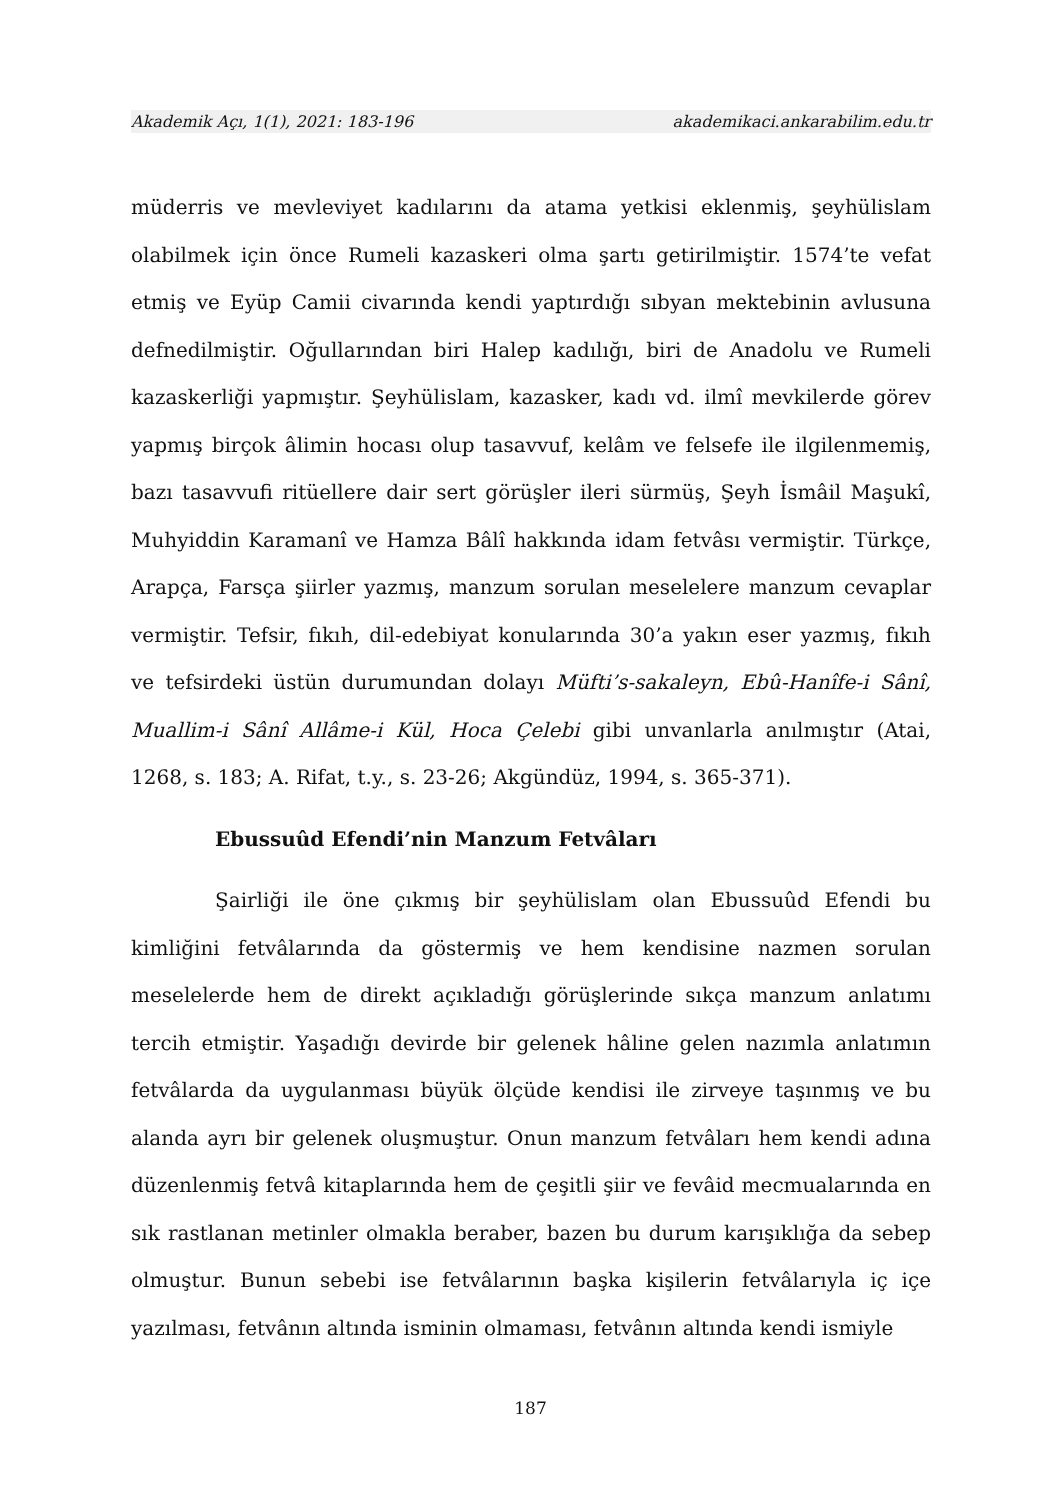Akademik Açı, 1(1), 2021: 183-196 akademikaci.ankarabilim.edu.tr
müderris ve mevleviyet kadılarını da atama yetkisi eklenmiş, şeyhülislam olabilmek için önce Rumeli kazaskeri olma şartı getirilmiştir. 1574’te vefat etmiş ve Eyüp Camii civarında kendi yaptırdığı sıbyan mektebinin avlusuna defnedilmiştir. Oğullarından biri Halep kadılığı, biri de Anadolu ve Rumeli kazaskerliği yapmıştır. Şeyhülislam, kazasker, kadı vd. ilmî mevkilerde görev yapmış birçok âlimin hocası olup tasavvuf, kelâm ve felsefe ile ilgilenmemiş, bazı tasavvufi ritüellere dair sert görüşler ileri sürmüş, Şeyh İsmâil Maşukî, Muhyiddin Karamanî ve Hamza Bâlî hakkında idam fetvâsı vermiştir. Türkçe, Arapça, Farsça şiirler yazmış, manzum sorulan meselelere manzum cevaplar vermiştir. Tefsir, fıkıh, dil-edebiyat konularında 30’a yakın eser yazmış, fıkıh ve tefsirdeki üstün durumundan dolayı Müfti’s-sakaleyn, Ebû-Hanîfe-i Sânî, Muallim-i Sânî Allâme-i Kül, Hoca Çelebi gibi unvanlarla anılmıştır (Atai, 1268, s. 183; A. Rifat, t.y., s. 23-26; Akgündüz, 1994, s. 365-371).
Ebussuûd Efendi’nin Manzum Fetvâları
Şairliği ile öne çıkmış bir şeyhülislam olan Ebussuûd Efendi bu kimliğini fetvâlarında da göstermiş ve hem kendisine nazmen sorulan meselelerde hem de direkt açıkladığı görüşlerinde sıkça manzum anlatımı tercih etmiştir. Yaşadığı devirde bir gelenek hâline gelen nazımla anlatımın fetvâlarda da uygulanması büyük ölçüde kendisi ile zirveye taşınmış ve bu alanda ayrı bir gelenek oluşmuştur. Onun manzum fetvâları hem kendi adına düzenlenmiş fetvâ kitaplarında hem de çeşitli şiir ve fevâid mecmualarında en sık rastlanan metinler olmakla beraber, bazen bu durum karışıklığa da sebep olmuştur. Bunun sebebi ise fetvâlarının başka kişilerin fetvâlarıyla iç içe yazılması, fetvânın altında isminin olmaması, fetvânın altında kendi ismiyle
187